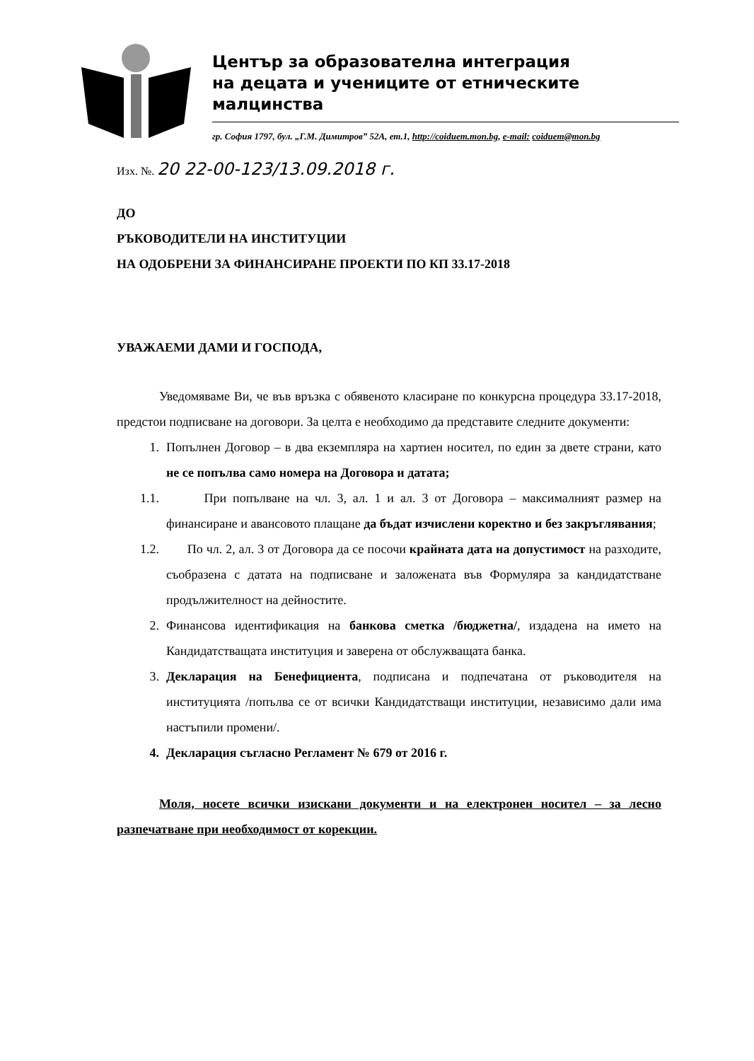Център за образователна интеграция
на децата и учениците от етническите малцинства
гр. София 1797, бул. „Г.М. Димитров” 52А, ет.1, http://coiduem.mon.bg, e-mail: coiduem@mon.bg
Изх. №. 20 22-00-123/13.09.2018 г.
ДО
РЪКОВОДИТЕЛИ НА ИНСТИТУЦИИ
НА ОДОБРЕНИ ЗА ФИНАНСИРАНЕ ПРОЕКТИ ПО КП 33.17-2018
УВАЖАЕМИ ДАМИ И ГОСПОДА,
Уведомяваме Ви, че във връзка с обявеното класиране по конкурсна процедура 33.17-2018, предстои подписване на договори. За целта е необходимо да представите следните документи:
1. Попълнен Договор – в два екземпляра на хартиен носител, по един за двете страни, като не се попълва само номера на Договора и датата;
1.1. При попълване на чл. 3, ал. 1 и ал. 3 от Договора – максималният размер на финансиране и авансовото плащане да бъдат изчислени коректно и без закръглявания;
1.2. По чл. 2, ал. 3 от Договора да се посочи крайната дата на допустимост на разходите, съобразена с датата на подписване и заложената във Формуляра за кандидатстване продължителност на дейностите.
2. Финансова идентификация на банкова сметка /бюджетна/, издадена на името на Кандидатстващата институция и заверена от обслужващата банка.
3. Декларация на Бенефициента, подписана и подпечатана от ръководителя на институцията /попълва се от всички Кандидатстващи институции, независимо дали има настъпили промени/.
4. Декларация съгласно Регламент № 679 от 2016 г.
Моля, носете всички изискани документи и на електронен носител – за лесно разпечатване при необходимост от корекции.